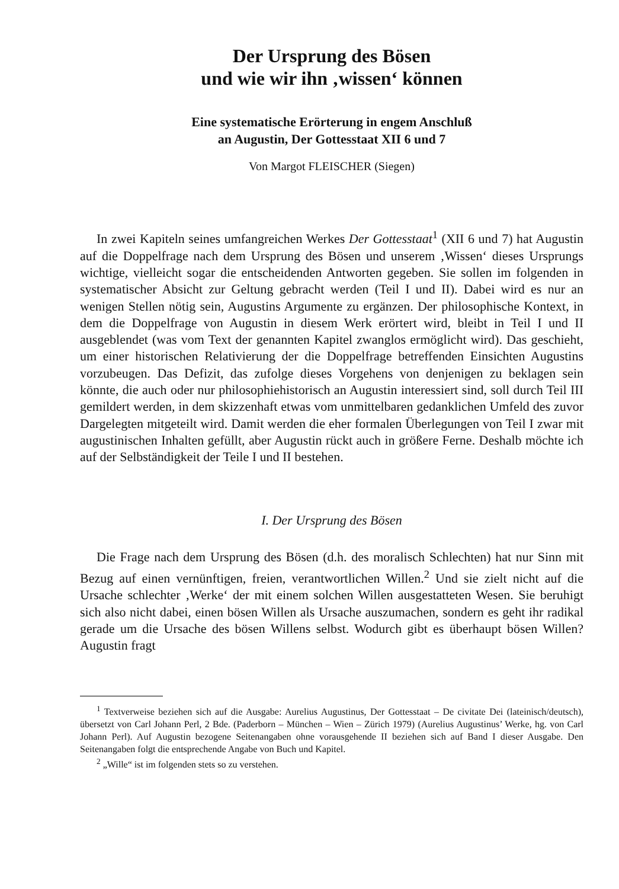Der Ursprung des Bösen
und wie wir ihn ‚wissen‘ können
Eine systematische Erörterung in engem Anschluß
an Augustin, Der Gottesstaat XII 6 und 7
Von Margot FLEISCHER (Siegen)
In zwei Kapiteln seines umfangreichen Werkes Der Gottesstaat<sup>1</sup> (XII 6 und 7) hat Augustin auf die Doppelfrage nach dem Ursprung des Bösen und unserem ‚Wissen‘ dieses Ursprungs wichtige, vielleicht sogar die entscheidenden Antworten gegeben. Sie sollen im folgenden in systematischer Absicht zur Geltung gebracht werden (Teil I und II). Dabei wird es nur an wenigen Stellen nötig sein, Augustins Argumente zu ergänzen. Der philosophische Kontext, in dem die Doppelfrage von Augustin in diesem Werk erörtert wird, bleibt in Teil I und II ausgeblendet (was vom Text der genannten Kapitel zwanglos ermöglicht wird). Das geschieht, um einer historischen Relativierung der die Doppelfrage betreffenden Einsichten Augustins vorzubeugen. Das Defizit, das zufolge dieses Vorgehens von denjenigen zu beklagen sein könnte, die auch oder nur philosophiehistorisch an Augustin interessiert sind, soll durch Teil III gemildert werden, in dem skizzenhaft etwas vom unmittelbaren gedanklichen Umfeld des zuvor Dargelegten mitgeteilt wird. Damit werden die eher formalen Überlegungen von Teil I zwar mit augustinischen Inhalten gefüllt, aber Augustin rückt auch in größere Ferne. Deshalb möchte ich auf der Selbständigkeit der Teile I und II bestehen.
I. Der Ursprung des Bösen
Die Frage nach dem Ursprung des Bösen (d.h. des moralisch Schlechten) hat nur Sinn mit Bezug auf einen vernünftigen, freien, verantwortlichen Willen.<sup>2</sup> Und sie zielt nicht auf die Ursache schlechter ‚Werke‘ der mit einem solchen Willen ausgestatteten Wesen. Sie beruhigt sich also nicht dabei, einen bösen Willen als Ursache auszumachen, sondern es geht ihr radikal gerade um die Ursache des bösen Willens selbst. Wodurch gibt es überhaupt bösen Willen? Augustin fragt
<sup>1</sup> Textverweise beziehen sich auf die Ausgabe: Aurelius Augustinus, Der Gottesstaat – De civitate Dei (lateinisch/deutsch), übersetzt von Carl Johann Perl, 2 Bde. (Paderborn – München – Wien – Zürich 1979) (Aurelius Augustinus’ Werke, hg. von Carl Johann Perl). Auf Augustin bezogene Seitenangaben ohne vorausgehende II beziehen sich auf Band I dieser Ausgabe. Den Seitenangaben folgt die entsprechende Angabe von Buch und Kapitel.
<sup>2</sup> „Wille“ ist im folgenden stets so zu verstehen.